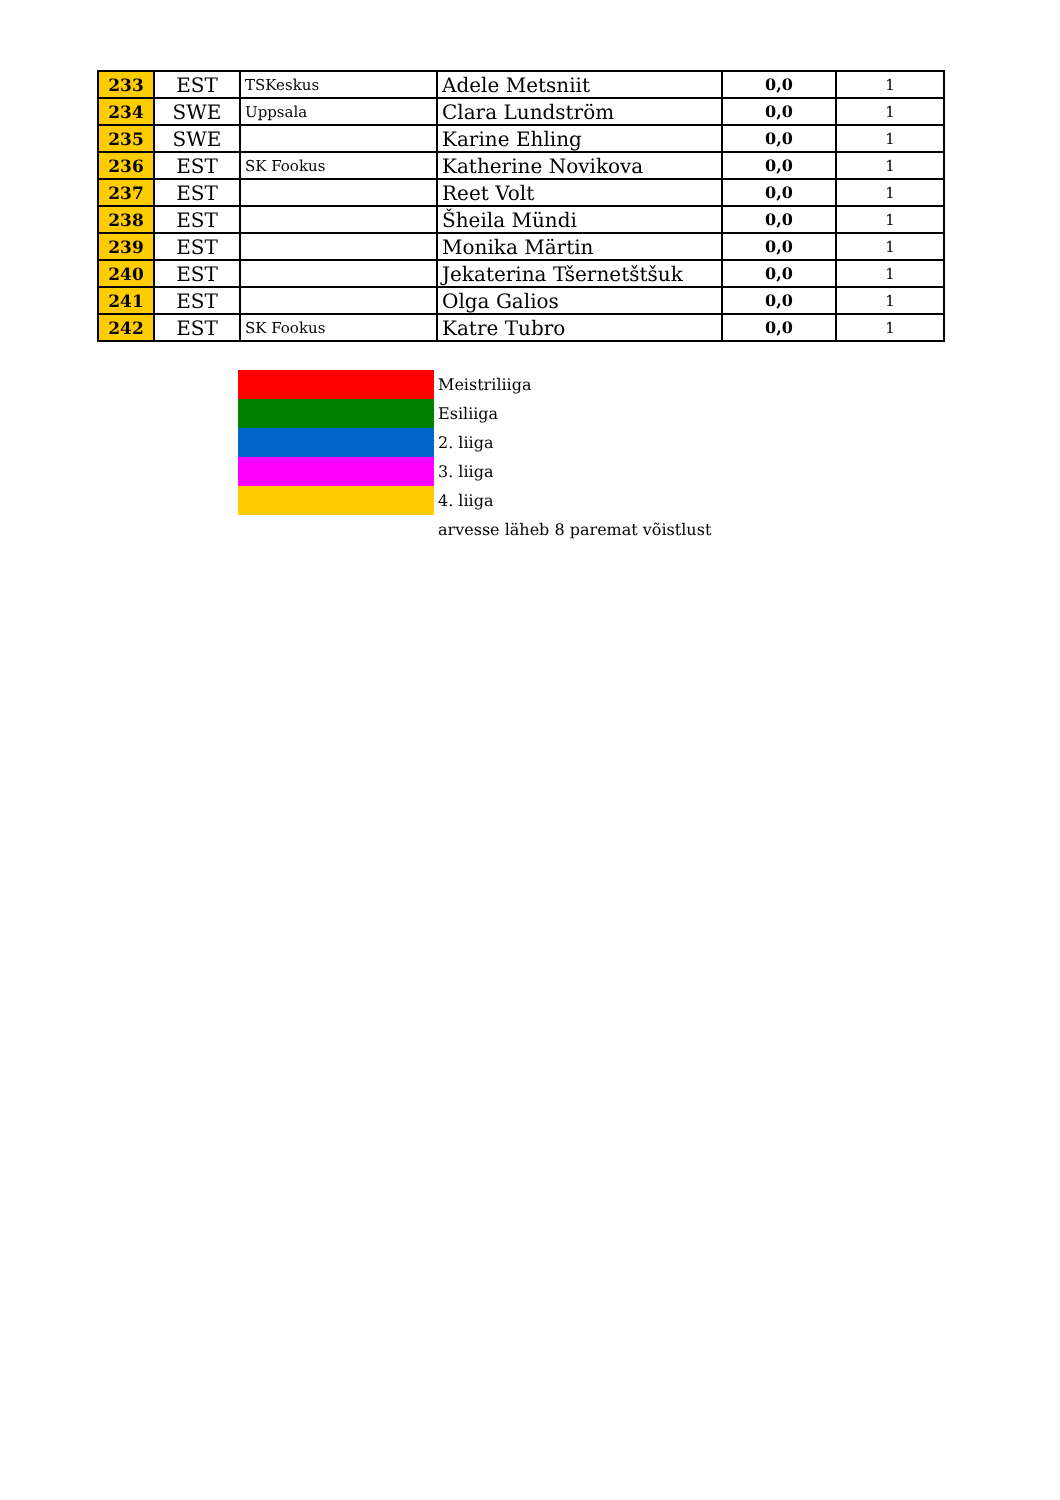| 233 | EST | TSKeskus | Adele Metsniit | 0,0 | 1 |
| 234 | SWE | Uppsala | Clara Lundström | 0,0 | 1 |
| 235 | SWE | | Karine Ehling | 0,0 | 1 |
| 236 | EST | SK Fookus | Katherine Novikova | 0,0 | 1 |
| 237 | EST | | Reet Volt | 0,0 | 1 |
| 238 | EST | | Šheila Mündi | 0,0 | 1 |
| 239 | EST | | Monika Märtin | 0,0 | 1 |
| 240 | EST | | Jekaterina Tšernetštšuk | 0,0 | 1 |
| 241 | EST | | Olga Galios | 0,0 | 1 |
| 242 | EST | SK Fookus | Katre Tubro | 0,0 | 1 |
| | Meistriliiga |
| | Esiliiga |
| | 2. liiga |
| | 3. liiga |
| | 4. liiga |
| | arvesse läheb 8 paremat võistlust |